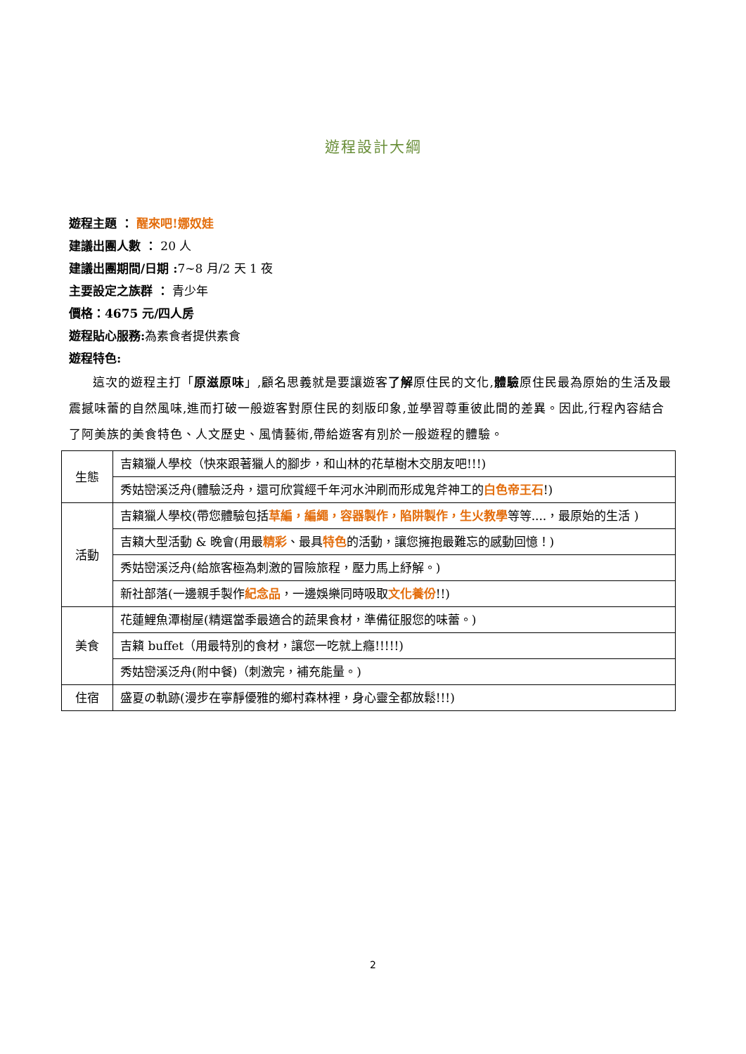遊程設計大綱
遊程主題 ： 醒來吧!娜奴娃
建議出團人數 ： 20 人
建議出團期間/日期 : 7~8 月/2 天 1 夜
主要設定之族群 ： 青少年
價格：4675 元/四人房
遊程貼心服務: 為素食者提供素食
遊程特色:
這次的遊程主打「原滋原味」,顧名思義就是要讓遊客了解原住民的文化,體驗原住民最為原始的生活及最震撼味蕾的自然風味,進而打破一般遊客對原住民的刻版印象,並學習尊重彼此間的差異。因此,行程內容結合了阿美族的美食特色、人文歷史、風情藝術,帶給遊客有別於一般遊程的體驗。
| 生態 | 吉籟獵人學校（快來跟著獵人的腳步，和山林的花草樹木交朋友吧!!!) |
| | 秀姑巒溪泛舟(體驗泛舟，還可欣賞經千年河水沖刷而形成鬼斧神工的 白色帝王石 !) |
| 活動 | 吉籟獵人學校(帶您體驗包括 草編，編繩，容器製作，陷阱製作，生火教學 等等....，最原始的生活 ) |
| | 吉籟大型活動 & 晚會(用最 精彩 、最具 特色 的活動，讓您擁抱最難忘的感動回憶！) |
| | 秀姑巒溪泛舟(給旅客極為刺激的冒險旅程，壓力馬上紓解。) |
| | 新社部落(一邊親手製作 紀念品 ，一邊娛樂同時吸取 文化養份 !!) |
| 美食 | 花蓮鯉魚潭樹屋(精選當季最適合的蔬果食材，準備征服您的味蕾。) |
| | 吉籟 buffet（用最特別的食材，讓您一吃就上癮!!!!!) |
| | 秀姑巒溪泛舟(附中餐)（刺激完，補充能量。) |
| 住宿 | 盛夏の軌跡(漫步在寧靜優雅的鄉村森林裡，身心靈全都放鬆!!!) |
2